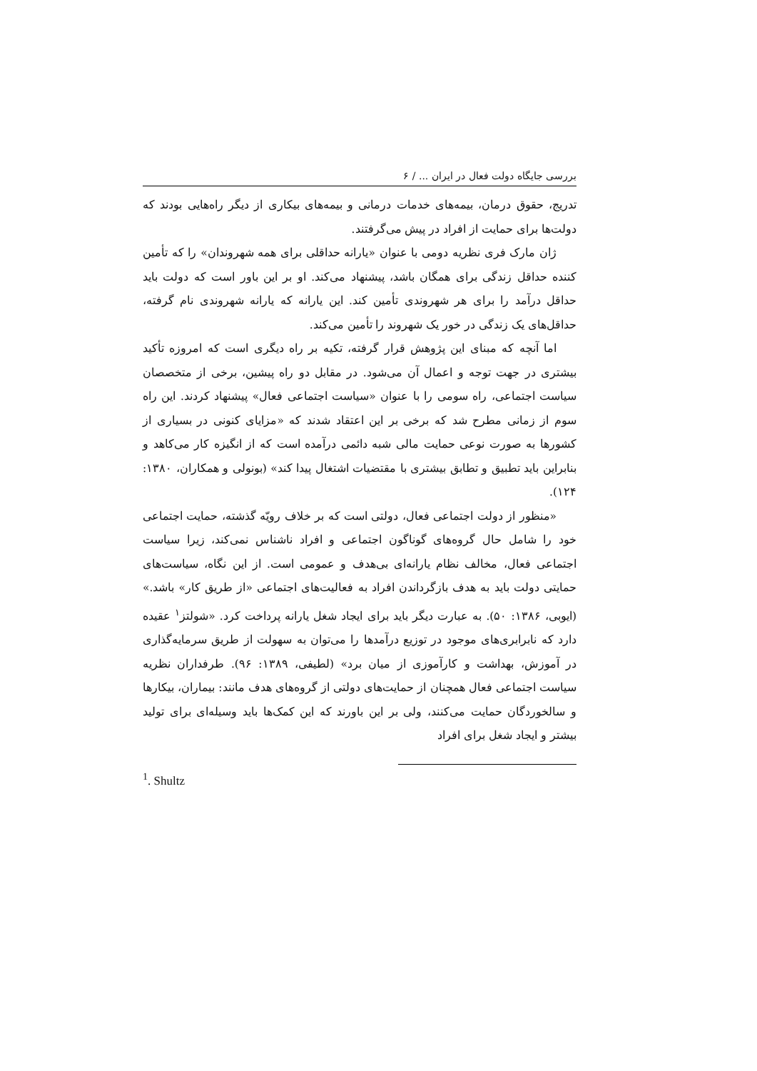بررسی جایگاه دولت فعال در ایران ... / ۶
تدریج، حقوق درمان، بیمه‌های خدمات درمانی و بیمه‌های بیکاری از دیگر راه‌هایی بودند که دولت‌ها برای حمایت از افراد در پیش می‌گرفتند.
ژان مارک فری نظریه دومی با عنوان «یارانه حداقلی برای همه شهروندان» را که تأمین کننده حداقل زندگی برای همگان باشد، پیشنهاد می‌کند. او بر این باور است که دولت باید حداقل درآمد را برای هر شهروندی تأمین کند. این یارانه که یارانه شهروندی نام گرفته، حداقل‌های یک زندگی در خور یک شهروند را تأمین می‌کند.
اما آنچه که مبنای این پژوهش قرار گرفته، تکیه بر راه دیگری است که امروزه تأکید بیشتری در جهت توجه و اعمال آن می‌شود. در مقابل دو راه پیشین، برخی از متخصصان سیاست اجتماعی، راه سومی را با عنوان «سیاست اجتماعی فعال» پیشنهاد کردند. این راه سوم از زمانی مطرح شد که برخی بر این اعتقاد شدند که «مزایای کنونی در بسیاری از کشورها به صورت نوعی حمایت مالی شبه دائمی درآمده است که از انگیزه کار می‌کاهد و بنابراین باید تطبیق و تطابق بیشتری با مقتضیات اشتغال پیدا کند» (بونولی و همکاران، ۱۳۸۰: ۱۲۴).
«منظور از دولت اجتماعی فعال، دولتی است که بر خلاف رویّه گذشته، حمایت اجتماعی خود را شامل حال گروه‌های گوناگون اجتماعی و افراد ناشناس نمی‌کند، زیرا سیاست اجتماعی فعال، مخالف نظام یارانه‌ای بی‌هدف و عمومی است. از این نگاه، سیاست‌های حمایتی دولت باید به هدف بازگرداندن افراد به فعالیت‌های اجتماعی «از طریق کار» باشد.» (ایوبی، ۱۳۸۶: ۵۰). به عبارت دیگر باید برای ایجاد شغل یارانه پرداخت کرد. «شولتز<sup>۱</sup> عقیده دارد که نابرابری‌های موجود در توزیع درآمدها را می‌توان به سهولت از طریق سرمایه‌گذاری در آموزش، بهداشت و کارآموزی از میان برد» (لطیفی، ۱۳۸۹: ۹۶). طرفداران نظریه سیاست اجتماعی فعال همچنان از حمایت‌های دولتی از گروه‌های هدف مانند: بیماران، بیکارها و سالخوردگان حمایت می‌کنند، ولی بر این باورند که این کمک‌ها باید وسیله‌ای برای تولید بیشتر و ایجاد شغل برای افراد
<sup>1</sup>. Shultz